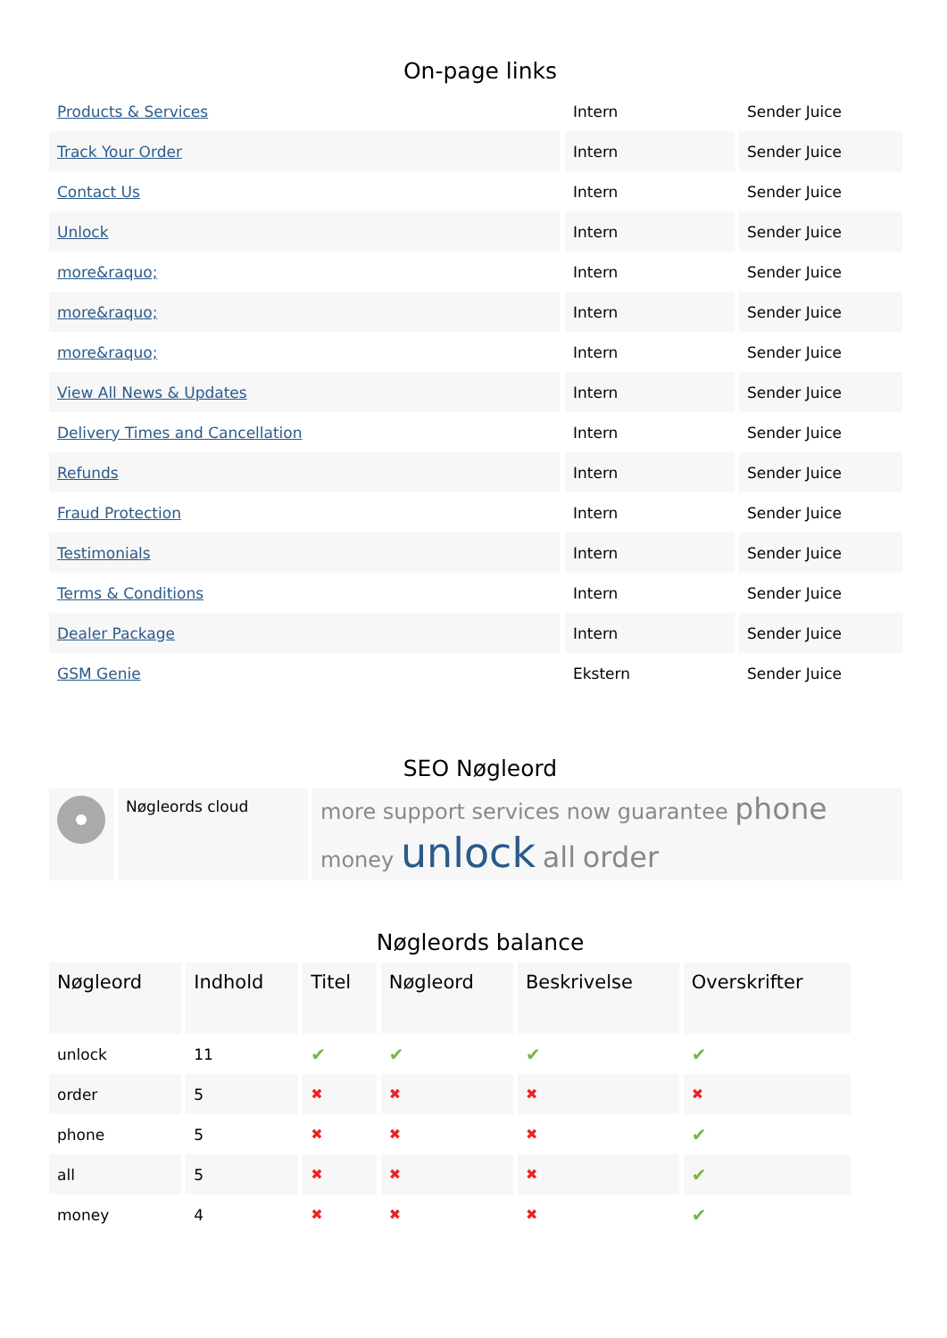On-page links
| Products & Services | Intern | Sender Juice |
| Track Your Order | Intern | Sender Juice |
| Contact Us | Intern | Sender Juice |
| Unlock | Intern | Sender Juice |
| more&raquo; | Intern | Sender Juice |
| more&raquo; | Intern | Sender Juice |
| more&raquo; | Intern | Sender Juice |
| View All News & Updates | Intern | Sender Juice |
| Delivery Times and Cancellation | Intern | Sender Juice |
| Refunds | Intern | Sender Juice |
| Fraud Protection | Intern | Sender Juice |
| Testimonials | Intern | Sender Juice |
| Terms & Conditions | Intern | Sender Juice |
| Dealer Package | Intern | Sender Juice |
| GSM Genie | Ekstern | Sender Juice |
SEO Nøgleord
| | Nøgleords cloud | more support services now guarantee phone money unlock all order |
Nøgleords balance
| Nøgleord | Indhold | Titel | Nøgleord | Beskrivelse | Overskrifter |
| --- | --- | --- | --- | --- | --- |
| unlock | 11 | ✔ | ✔ | ✔ | ✔ |
| order | 5 | ✖ | ✖ | ✖ | ✖ |
| phone | 5 | ✖ | ✖ | ✖ | ✔ |
| all | 5 | ✖ | ✖ | ✖ | ✔ |
| money | 4 | ✖ | ✖ | ✖ | ✔ |